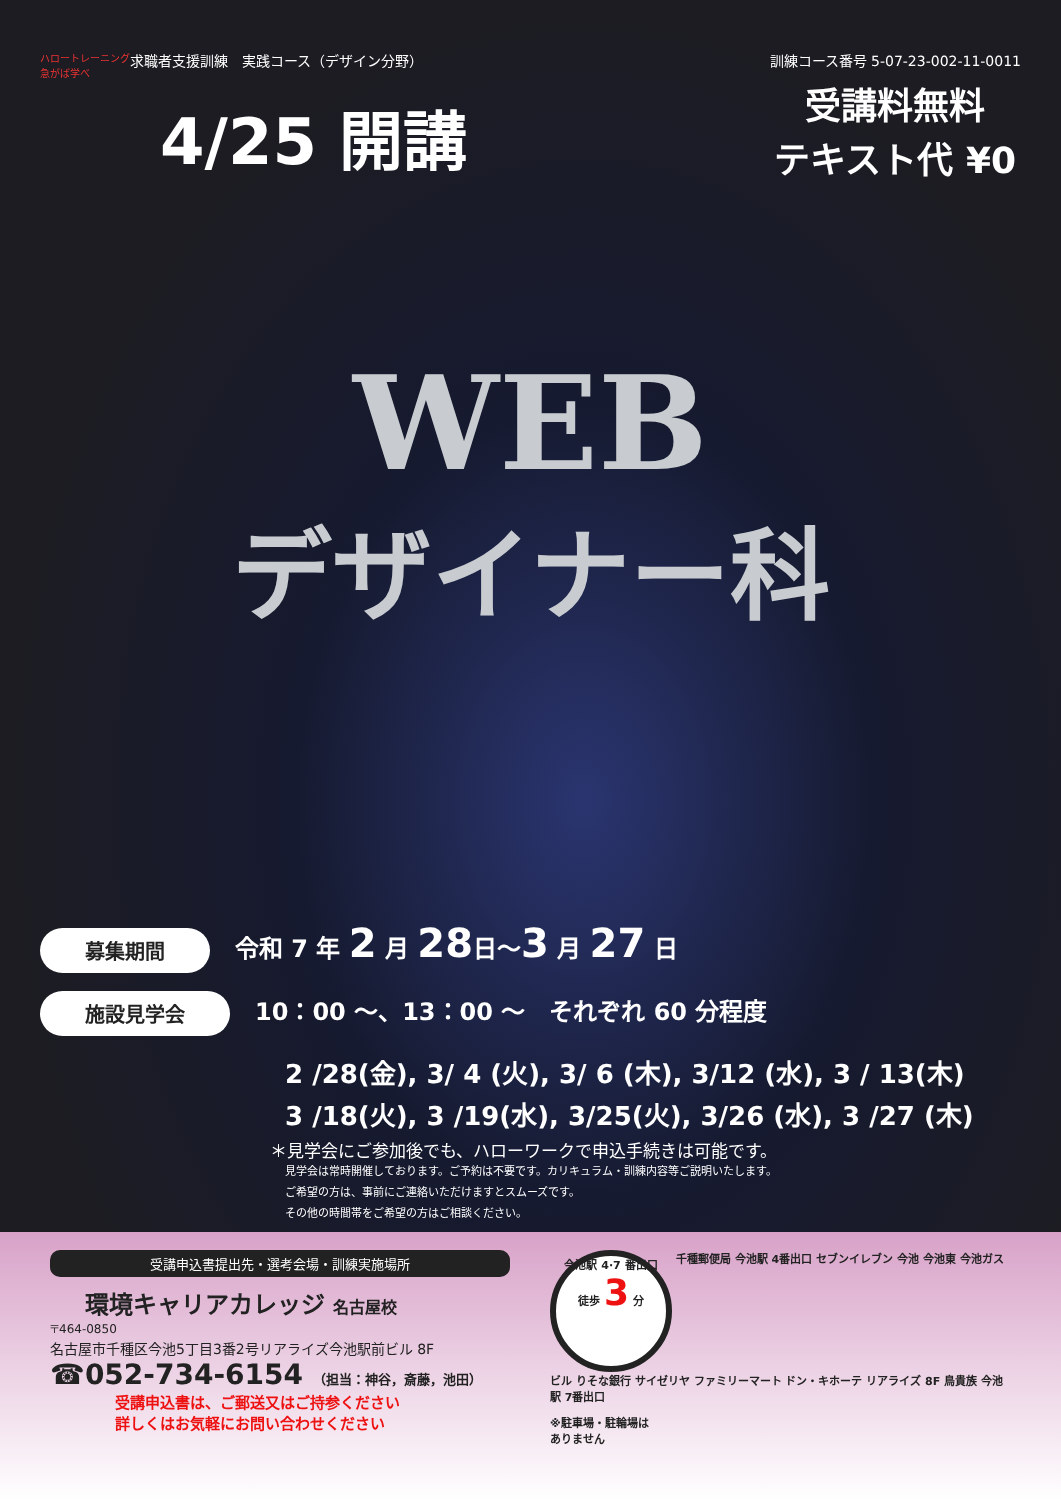ハロートレーニング 急がば学べ
求職者支援訓練　実践コース（デザイン分野）
訓練コース番号 5-07-23-002-11-0011
4/25 開講
受講料無料
テキスト代 ¥0
WEB
デザイナー科
募集期間 令和 7 年 2 月 28日～3 月 27 日
施設見学会 10：00 ～、13：00 ～　それぞれ 60 分程度
2 /28(金), 3/ 4 (火), 3/ 6 (木), 3/12 (水), 3 / 13(木)
3 /18(火), 3 /19(水), 3/25(火), 3/26 (水), 3 /27 (木)
＊見学会にご参加後でも、ハローワークで申込手続きは可能です。
見学会は常時開催しております。ご予約は不要です。カリキュラム・訓練内容等ご説明いたします。
ご希望の方は、事前にご連絡いただけますとスムーズです。
その他の時間帯をご希望の方はご相談ください。
受講申込書提出先・選考会場・訓練実施場所
環境キャリアカレッジ 名古屋校
〒464-0850
名古屋市千種区今池5丁目3番2号リアライズ今池駅前ビル 8F
☎052-734-6154 （担当：神谷，斎藤，池田）
受講申込書は、ご郵送又はご持参ください
詳しくはお気軽にお問い合わせください
今池駅 4·7 番出口
徒歩 3 分
千種郵便局 今池駅 4番出口 セブンイレブン 今池 今池東 今池ガスビル りそな銀行 サイゼリヤ ファミリーマート ドン・キホーテ リアライズ 8F 鳥貴族 今池駅 7番出口
※駐車場・駐輪場は
ありません